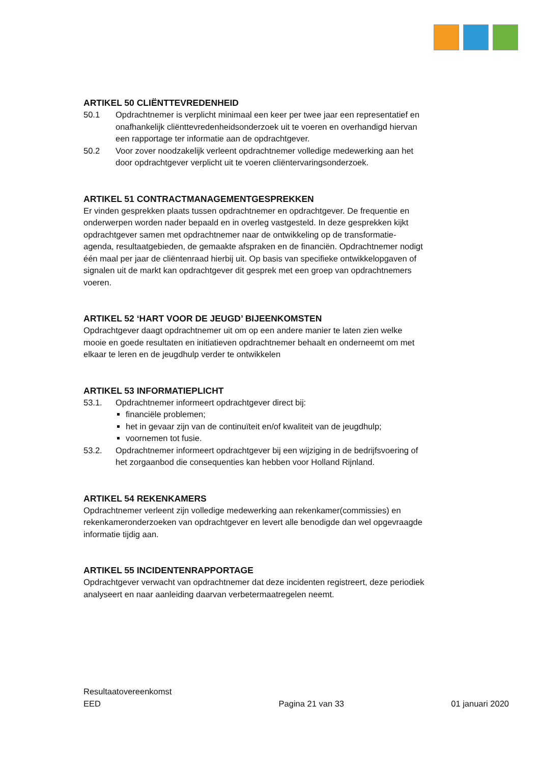ARTIKEL 50 CLIËNTTEVREDENHEID
50.1 Opdrachtnemer is verplicht minimaal een keer per twee jaar een representatief en onafhankelijk cliënttevredenheidsonderzoek uit te voeren en overhandigd hiervan een rapportage ter informatie aan de opdrachtgever.
50.2 Voor zover noodzakelijk verleent opdrachtnemer volledige medewerking aan het door opdrachtgever verplicht uit te voeren cliëntervaringsonderzoek.
ARTIKEL 51 CONTRACTMANAGEMENTGESPREKKEN
Er vinden gesprekken plaats tussen opdrachtnemer en opdrachtgever. De frequentie en onderwerpen worden nader bepaald en in overleg vastgesteld. In deze gesprekken kijkt opdrachtgever samen met opdrachtnemer naar de ontwikkeling op de transformatie-agenda, resultaatgebieden, de gemaakte afspraken en de financiën. Opdrachtnemer nodigt één maal per jaar de cliëntenraad hierbij uit. Op basis van specifieke ontwikkelopgaven of signalen uit de markt kan opdrachtgever dit gesprek met een groep van opdrachtnemers voeren.
ARTIKEL 52 ‘HART VOOR DE JEUGD’ BIJEENKOMSTEN
Opdrachtgever daagt opdrachtnemer uit om op een andere manier te laten zien welke mooie en goede resultaten en initiatieven opdrachtnemer behaalt en onderneemt om met elkaar te leren en de jeugdhulp verder te ontwikkelen
ARTIKEL 53 INFORMATIEPLICHT
53.1. Opdrachtnemer informeert opdrachtgever direct bij:
financiële problemen;
het in gevaar zijn van de continuïteit en/of kwaliteit van de jeugdhulp;
voornemen tot fusie.
53.2. Opdrachtnemer informeert opdrachtgever bij een wijziging in de bedrijfsvoering of het zorgaanbod die consequenties kan hebben voor Holland Rijnland.
ARTIKEL 54 REKENKAMERS
Opdrachtnemer verleent zijn volledige medewerking aan rekenkamer(commissies) en rekenkameronderzoeken van opdrachtgever en levert alle benodigde dan wel opgevraagde informatie tijdig aan.
ARTIKEL 55 INCIDENTENRAPPORTAGE
Opdrachtgever verwacht van opdrachtnemer dat deze incidenten registreert, deze periodiek analyseert en naar aanleiding daarvan verbetermaatregelen neemt.
Resultaatovereenkomst
EED
Pagina 21 van 33
01 januari 2020